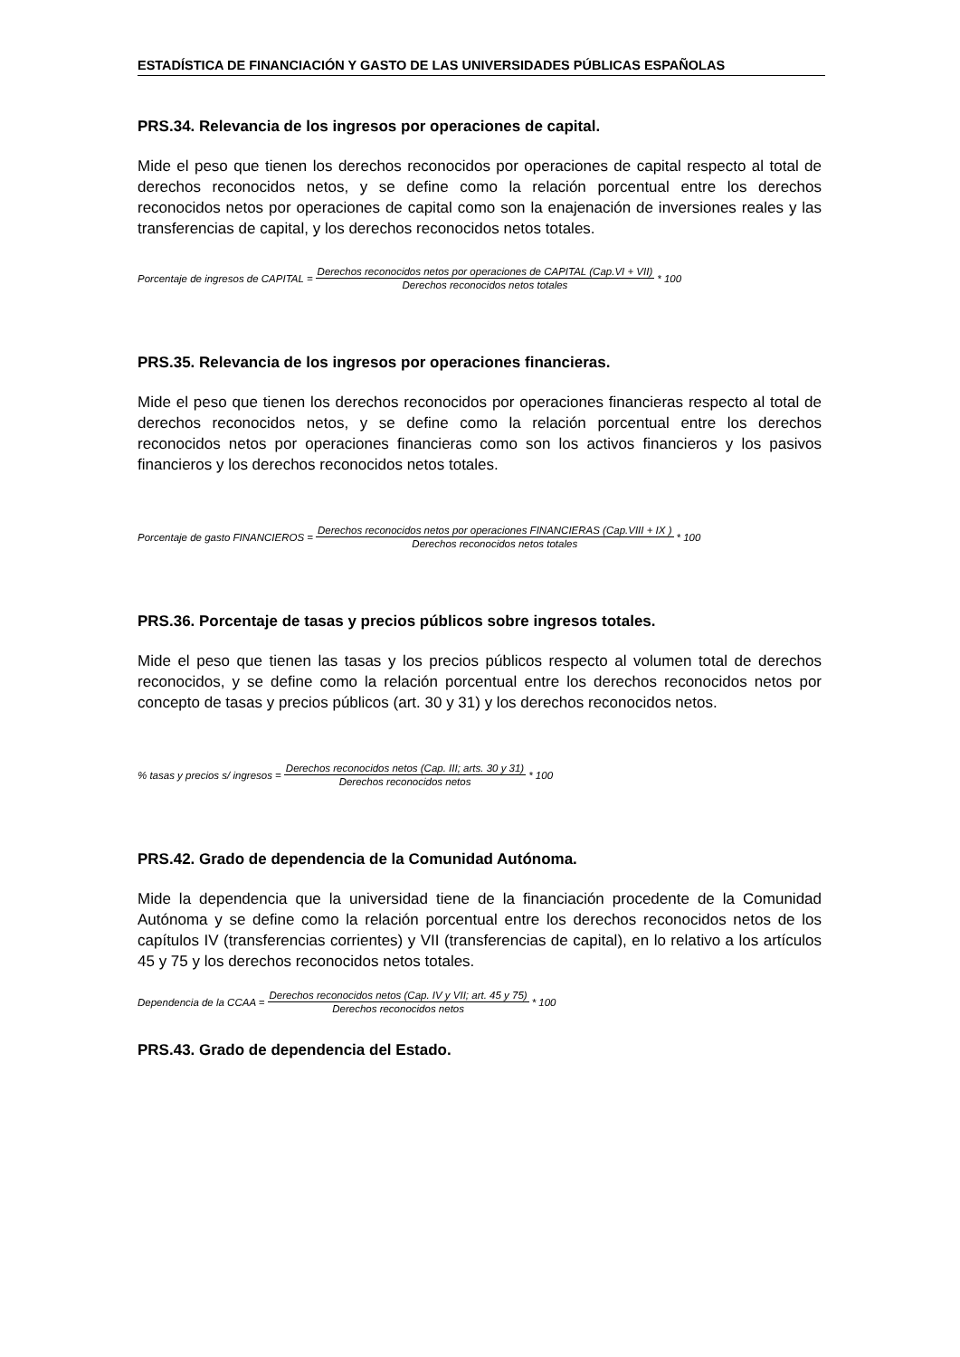ESTADÍSTICA DE FINANCIACIÓN Y GASTO DE LAS UNIVERSIDADES PÚBLICAS ESPAÑOLAS
PRS.34. Relevancia de los ingresos por operaciones de capital.
Mide el peso que tienen los derechos reconocidos por operaciones de capital respecto al total de derechos reconocidos netos, y se define como la relación porcentual entre los derechos reconocidos netos por operaciones de capital como son la enajenación de inversiones reales y las transferencias de capital, y los derechos reconocidos netos totales.
Porcentaje de ingresos de CAPITAL = Derechos reconocidos netos por operaciones de CAPITAL (Cap.VI + VII) Derechos reconocidos netos totales * 100
PRS.35. Relevancia de los ingresos por operaciones financieras.
Mide el peso que tienen los derechos reconocidos por operaciones financieras respecto al total de derechos reconocidos netos, y se define como la relación porcentual entre los derechos reconocidos netos por operaciones financieras como son los activos financieros y los pasivos financieros y los derechos reconocidos netos totales.
Porcentaje de gasto FINANCIEROS = Derechos reconocidos netos por operaciones FINANCIERAS (Cap.VIII + IX ) Derechos reconocidos netos totales * 100
PRS.36. Porcentaje de tasas y precios públicos sobre ingresos totales.
Mide el peso que tienen las tasas y los precios públicos respecto al volumen total de derechos reconocidos, y se define como la relación porcentual entre los derechos reconocidos netos por concepto de tasas y precios públicos (art. 30 y 31) y los derechos reconocidos netos.
% tasas y precios s/ ingresos = Derechos reconocidos netos (Cap. III; arts. 30 y 31) Derechos reconocidos netos * 100
PRS.42. Grado de dependencia de la Comunidad Autónoma.
Mide la dependencia que la universidad tiene de la financiación procedente de la Comunidad Autónoma y se define como la relación porcentual entre los derechos reconocidos netos de los capítulos IV (transferencias corrientes) y VII (transferencias de capital), en lo relativo a los artículos 45 y 75 y los derechos reconocidos netos totales.
Dependencia de la CCAA = Derechos reconocidos netos (Cap. IV y VII; art. 45 y 75) Derechos reconocidos netos * 100
PRS.43. Grado de dependencia del Estado.